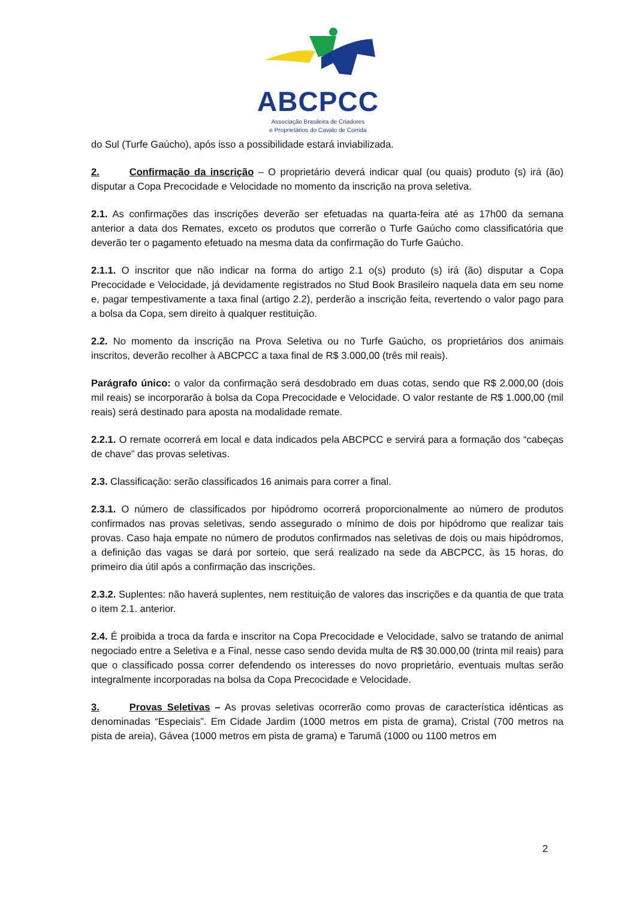ABCPCC
Associação Brasileira de Criadores
e Proprietários do Cavalo de Corrida
do Sul (Turfe Gaúcho), após isso a possibilidade estará inviabilizada.
2. Confirmação da inscrição – O proprietário deverá indicar qual (ou quais) produto (s) irá (ão) disputar a Copa Precocidade e Velocidade no momento da inscrição na prova seletiva.
2.1. As confirmações das inscrições deverão ser efetuadas na quarta-feira até as 17h00 da semana anterior a data dos Remates, exceto os produtos que correrão o Turfe Gaúcho como classificatória que deverão ter o pagamento efetuado na mesma data da confirmação do Turfe Gaúcho.
2.1.1. O inscritor que não indicar na forma do artigo 2.1 o(s) produto (s) irá (ão) disputar a Copa Precocidade e Velocidade, já devidamente registrados no Stud Book Brasileiro naquela data em seu nome e, pagar tempestivamente a taxa final (artigo 2.2), perderão a inscrição feita, revertendo o valor pago para a bolsa da Copa, sem direito à qualquer restituição.
2.2. No momento da inscrição na Prova Seletiva ou no Turfe Gaúcho, os proprietários dos animais inscritos, deverão recolher à ABCPCC a taxa final de R$ 3.000,00 (três mil reais).
Parágrafo único: o valor da confirmação será desdobrado em duas cotas, sendo que R$ 2.000,00 (dois mil reais) se incorporarão à bolsa da Copa Precocidade e Velocidade. O valor restante de R$ 1.000,00 (mil reais) será destinado para aposta na modalidade remate.
2.2.1. O remate ocorrerá em local e data indicados pela ABCPCC e servirá para a formação dos “cabeças de chave” das provas seletivas.
2.3. Classificação: serão classificados 16 animais para correr a final.
2.3.1. O número de classificados por hipódromo ocorrerá proporcionalmente ao número de produtos confirmados nas provas seletivas, sendo assegurado o mínimo de dois por hipódromo que realizar tais provas. Caso haja empate no número de produtos confirmados nas seletivas de dois ou mais hipódromos, a definição das vagas se dará por sorteio, que será realizado na sede da ABCPCC, às 15 horas, do primeiro dia útil após a confirmação das inscrições.
2.3.2. Suplentes: não haverá suplentes, nem restituição de valores das inscrições e da quantia de que trata o item 2.1. anterior.
2.4. É proibida a troca da farda e inscritor na Copa Precocidade e Velocidade, salvo se tratando de animal negociado entre a Seletiva e a Final, nesse caso sendo devida multa de R$ 30.000,00 (trinta mil reais) para que o classificado possa correr defendendo os interesses do novo proprietário, eventuais multas serão integralmente incorporadas na bolsa da Copa Precocidade e Velocidade.
3. Provas Seletivas – As provas seletivas ocorrerão como provas de característica idênticas as denominadas “Especiais”. Em Cidade Jardim (1000 metros em pista de grama), Cristal (700 metros na pista de areia), Gávea (1000 metros em pista de grama) e Tarumã (1000 ou 1100 metros em
2